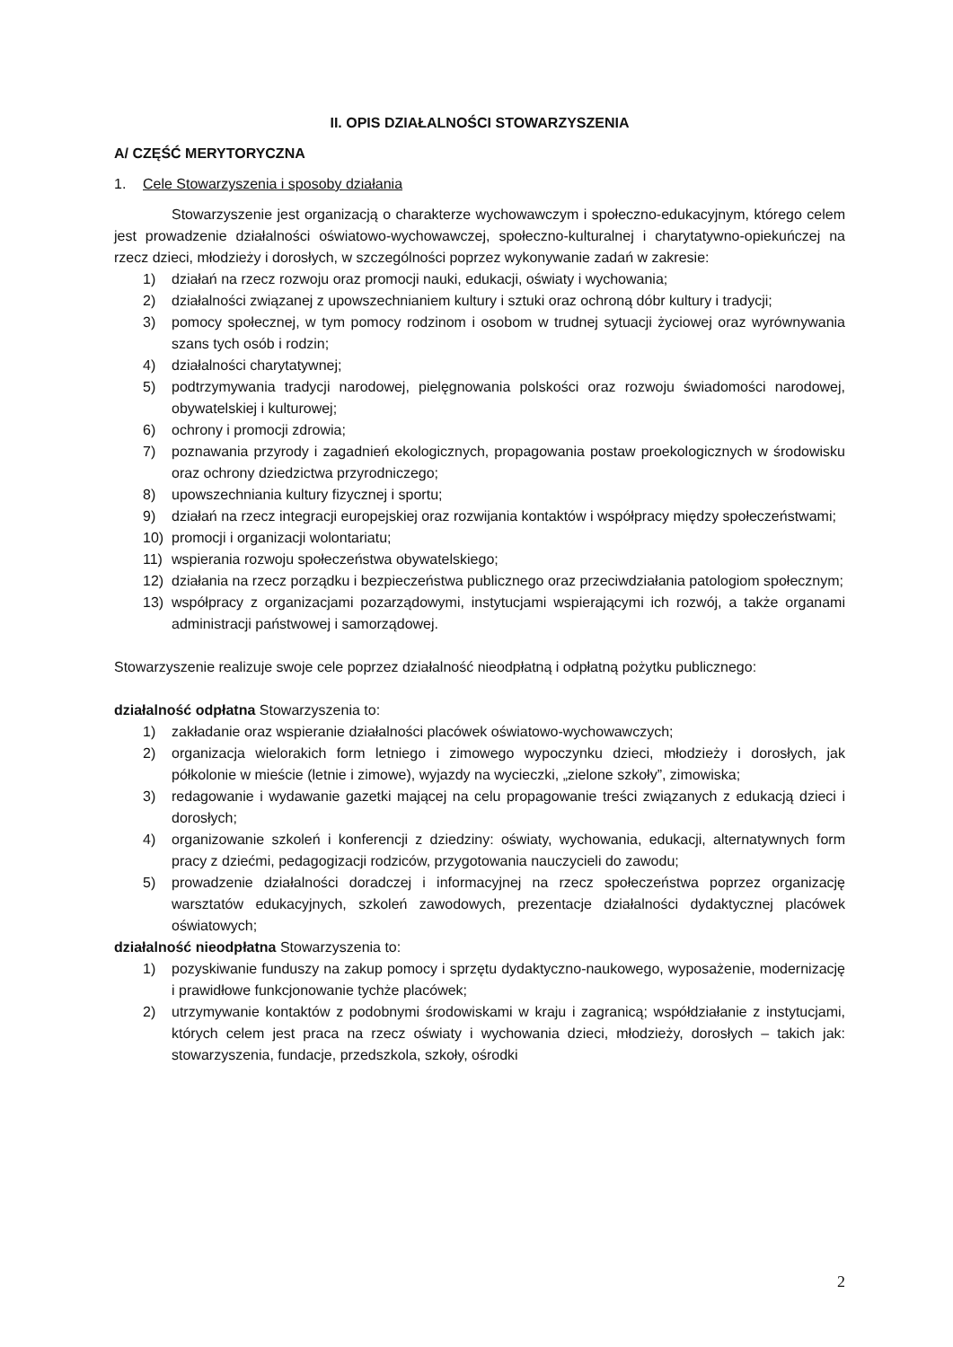II. OPIS DZIAŁALNOŚCI STOWARZYSZENIA
A/ CZĘŚĆ MERYTORYCZNA
1. Cele Stowarzyszenia i sposoby działania
Stowarzyszenie jest organizacją o charakterze wychowawczym i społeczno-edukacyjnym, którego celem jest prowadzenie działalności oświatowo-wychowawczej, społeczno-kulturalnej i charytatywno-opiekuńczej na rzecz dzieci, młodzieży i dorosłych, w szczególności poprzez wykonywanie zadań w zakresie:
1) działań na rzecz rozwoju oraz promocji nauki, edukacji, oświaty i wychowania;
2) działalności związanej z upowszechnianiem kultury i sztuki oraz ochroną dóbr kultury i tradycji;
3) pomocy społecznej, w tym pomocy rodzinom i osobom w trudnej sytuacji życiowej oraz wyrównywania szans tych osób i rodzin;
4) działalności charytatywnej;
5) podtrzymywania tradycji narodowej, pielęgnowania polskości oraz rozwoju świadomości narodowej, obywatelskiej i kulturowej;
6) ochrony i promocji zdrowia;
7) poznawania przyrody i zagadnień ekologicznych, propagowania postaw proekologicznych w środowisku oraz ochrony dziedzictwa przyrodniczego;
8) upowszechniania kultury fizycznej i sportu;
9) działań na rzecz integracji europejskiej oraz rozwijania kontaktów i współpracy między społeczeństwami;
10) promocji i organizacji wolontariatu;
11) wspierania rozwoju społeczeństwa obywatelskiego;
12) działania na rzecz porządku i bezpieczeństwa publicznego oraz przeciwdziałania patologiom społecznym;
13) współpracy z organizacjami pozarządowymi, instytucjami wspierającymi ich rozwój, a także organami administracji państwowej i samorządowej.
Stowarzyszenie realizuje swoje cele poprzez działalność nieodpłatną i odpłatną pożytku publicznego:
działalność odpłatna Stowarzyszenia to:
1) zakładanie oraz wspieranie działalności placówek oświatowo-wychowawczych;
2) organizacja wielorakich form letniego i zimowego wypoczynku dzieci, młodzieży i dorosłych, jak półkolonie w mieście (letnie i zimowe), wyjazdy na wycieczki, „zielone szkoły”, zimowiska;
3) redagowanie i wydawanie gazetki mającej na celu propagowanie treści związanych z edukacją dzieci i dorosłych;
4) organizowanie szkoleń i konferencji z dziedziny: oświaty, wychowania, edukacji, alternatywnych form pracy z dziećmi, pedagogizacji rodziców, przygotowania nauczycieli do zawodu;
5) prowadzenie działalności doradczej i informacyjnej na rzecz społeczeństwa poprzez organizację warsztatów edukacyjnych, szkoleń zawodowych, prezentacje działalności dydaktycznej placówek oświatowych;
działalność nieodpłatna Stowarzyszenia to:
1) pozyskiwanie funduszy na zakup pomocy i sprzętu dydaktyczno-naukowego, wyposażenie, modernizację i prawidłowe funkcjonowanie tychże placówek;
2) utrzymywanie kontaktów z podobnymi środowiskami w kraju i zagranicą; współdziałanie z instytucjami, których celem jest praca na rzecz oświaty i wychowania dzieci, młodzieży, dorosłych – takich jak: stowarzyszenia, fundacje, przedszkola, szkoły, ośrodki
2